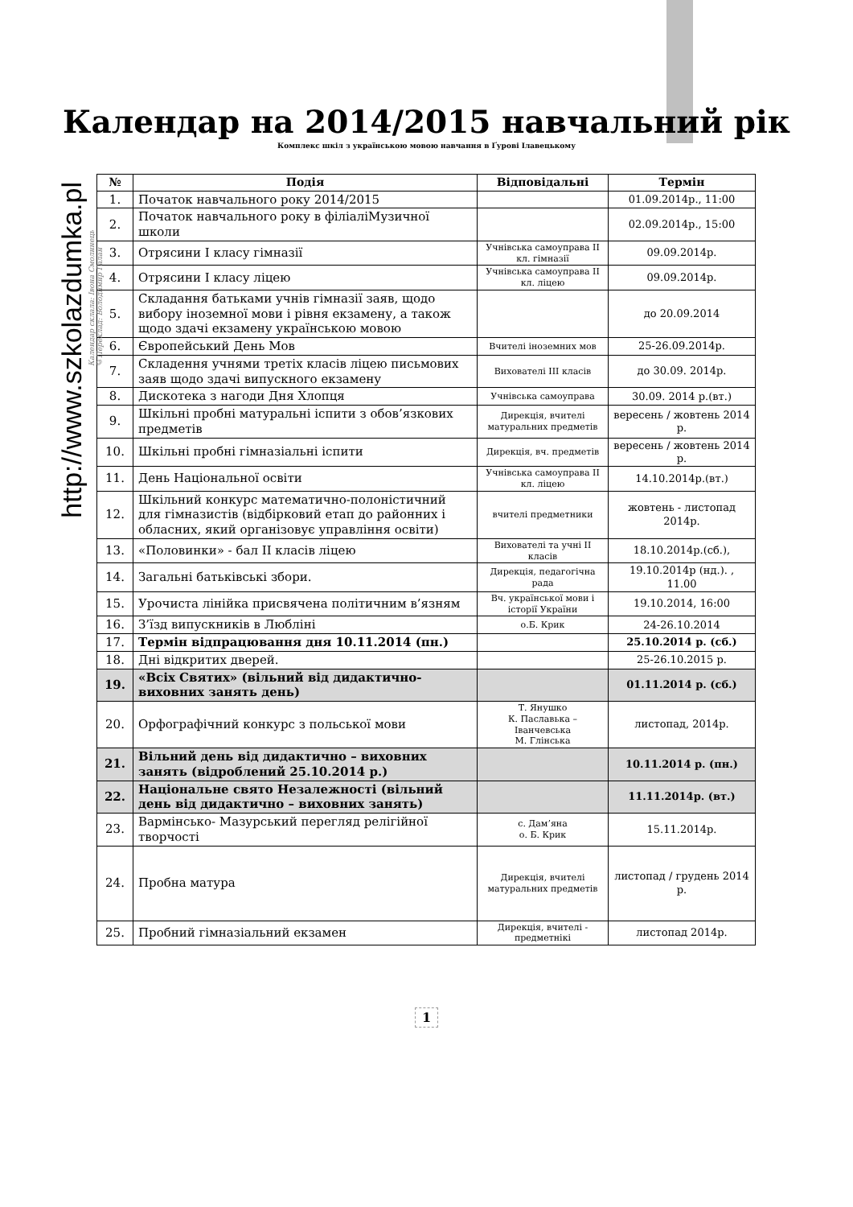Календар на 2014/2015 навчальний рік
Комплекс шкіл з українською мовою навчання в Ґурові Ілавецькому
http://www.szkolazdumka.pl
Календар склала: Івона Смолинець
©Переклад: Володимир Галан
| № | Подія | Відповідальні | Термін |
| --- | --- | --- | --- |
| 1. | Початок навчального року 2014/2015 | | 01.09.2014р., 11:00 |
| 2. | Початок навчального року в філіаліМузичної школи | | 02.09.2014р., 15:00 |
| 3. | Отрясини I класу гімназії | Учнівська самоуправа II кл. гімназії | 09.09.2014р. |
| 4. | Отрясини I класу ліцею | Учнівська самоуправа II кл. ліцею | 09.09.2014р. |
| 5. | Складання батьками учнів гімназії заяв, щодо вибору іноземної мови і рівня екзамену, а також щодо здачі екзамену українською мовою | | до 20.09.2014 |
| 6. | Європейський День Мов | Вчителі іноземних мов | 25-26.09.2014р. |
| 7. | Складення учнями третіх класів ліцею письмових заяв щодо здачі випускного екзамену | Вихователі III класів | до 30.09. 2014р. |
| 8. | Дискотека з нагоди Дня Хлопця | Учнівська самоуправа | 30.09. 2014 р.(вт.) |
| 9. | Шкільні пробні матуральні іспити з обов’язкових предметів | Дирекція, вчителі матуральних предметів | вересень / жовтень 2014 р. |
| 10. | Шкільні пробні гімназіальні іспити | Дирекція, вч. предметів | вересень / жовтень 2014 р. |
| 11. | День Національної освіти | Учнівська самоуправа II кл. ліцею | 14.10.2014р.(вт.) |
| 12. | Шкільний конкурс математично-полоністичний для гімназистів (відбірковий етап до районних і обласних, який організовує управління освіти) | вчителі предметники | жовтень - листопад 2014р. |
| 13. | «Половинки» - бал II класів ліцею | Вихователі та учні II класів | 18.10.2014р.(сб.), |
| 14. | Загальні батьківські збори. | Дирекція, педагогічна рада | 19.10.2014р (нд.). , 11.00 |
| 15. | Урочиста лінійка присвячена політичним в’язням | Вч. української мови і історії України | 19.10.2014, 16:00 |
| 16. | З’їзд випускників в Любліні | о.Б. Крик | 24-26.10.2014 |
| 17. | Термін відпрацювання дня 10.11.2014 (пн.) | | 25.10.2014 р. (сб.) |
| 18. | Дні відкритих дверей. | | 25-26.10.2015 р. |
| 19. | «Всіх Святих» (вільний від дидактично-виховних занять день) | | 01.11.2014 р. (сб.) |
| 20. | Орфографічний конкурс з польської мови | Т. Янушко К. Паславька – Іванчевська М. Глінська | листопад, 2014р. |
| 21. | Вільний день від дидактично – виховних занять (відроблений 25.10.2014 р.) | | 10.11.2014 р. (пн.) |
| 22. | Національне свято Незалежності (вільний день від дидактично – виховних занять) | | 11.11.2014р. (вт.) |
| 23. | Вармінсько- Мазурський перегляд релігійної творчості | с. Дам’яна о. Б. Крик | 15.11.2014р. |
| 24. | Пробна матура | Дирекція, вчителі матуральних предметів | листопад / грудень 2014 р. |
| 25. | Пробний гімназіальний екзамен | Дирекція, вчителі - предметнікі | листопад 2014р. |
1